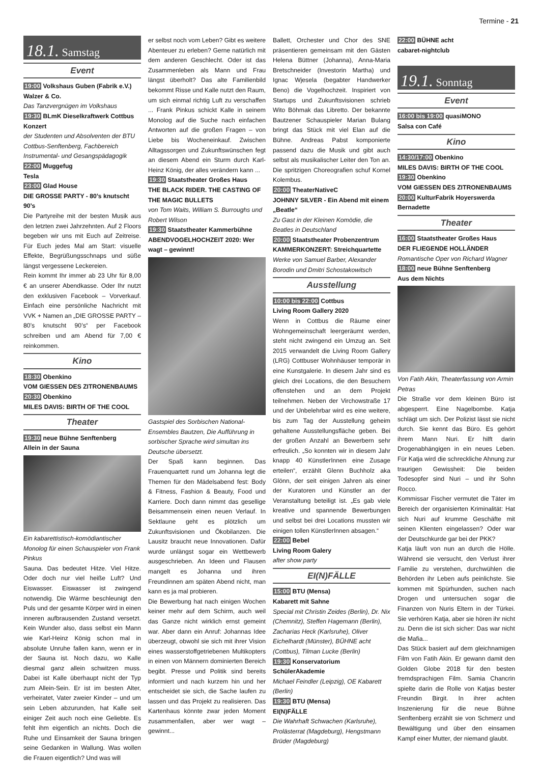Termine - 21
18.1. Samstag
Event
19:00 Volkshaus Guben (Fabrik e.V.)
Walzer & Co.
Das Tanzvergnügen im Volkshaus
19:30 BLmK Dieselkraftwerk Cottbus
Konzert
der Studenten und Absolventen der BTU Cottbus-Senftenberg, Fachbereich Instrumental- und Gesangspädagogik
22:00 Muggefug
Tesla
23:00 Glad House
DIE GROSSE PARTY - 80’s knutscht 90’s
Die Partyreihe mit der besten Musik aus den letzten zwei Jahrzehnten. Auf 2 Floors begeben wir uns mit Euch auf Zeitreise. Für Euch jedes Mal am Start: visuelle Effekte, Begrüßungsschnaps und süße längst vergessene Leckereien.
Rein kommt Ihr immer ab 23 Uhr für 8,00 € an unserer Abendkasse. Oder Ihr nutzt den exklusiven Facebook – Vorverkauf. Einfach eine persönliche Nachricht mit VVK + Namen an „DIE GROSSE PARTY – 80’s knutscht 90’s“ per Facebook schreiben und am Abend für 7,00 € reinkommen.
Kino
18:30 Obenkino
VOM GIESSEN DES ZITRONENBAUMS
20:30 Obenkino
MILES DAVIS: BIRTH OF THE COOL
Theater
19:30 neue Bühne Senftenberg
Allein in der Sauna
Ein kabarettistisch-komödiantischer Monolog für einen Schauspieler von Frank Pinkus
Sauna. Das bedeutet Hitze. Viel Hitze. Oder doch nur viel heiße Luft? Und Eiswasser. Eiswasser ist zwingend notwendig. Die Wärme beschleunigt den Puls und der gesamte Körper wird in einen inneren aufbrausenden Zustand versetzt. Kein Wunder also, dass selbst ein Mann wie Karl-Heinz König schon mal in absolute Unruhe fallen kann, wenn er in der Sauna ist. Noch dazu, wo Kalle diesmal ganz allein schwitzen muss. Dabei ist Kalle überhaupt nicht der Typ zum Allein-Sein. Er ist im besten Alter, verheiratet, Vater zweier Kinder – und um sein Leben abzurunden, hat Kalle seit einiger Zeit auch noch eine Geliebte. Es fehlt ihm eigentlich an nichts. Doch die Ruhe und Einsamkeit der Sauna bringen seine Gedanken in Wallung. Was wollen die Frauen eigentlich? Und was will
er selbst noch vom Leben? Gibt es weitere Abenteuer zu erleben? Gerne natürlich mit dem anderen Geschlecht. Oder ist das Zusammenleben als Mann und Frau längst überholt? Das alte Familienbild bekommt Risse und Kalle nutzt den Raum, um sich einmal richtig Luft zu verschaffen ... Frank Pinkus schickt Kalle in seinem Monolog auf die Suche nach einfachen Antworten auf die großen Fragen – von Liebe bis Wocheneinkauf. Zwischen Alltagssorgen und Zukunftswünschen fegt an diesem Abend ein Sturm durch Karl-Heinz König, der alles verändern kann ...
19:30 Staatstheater Großes Haus
THE BLACK RIDER. THE CASTING OF THE MAGIC BULLETS
von Tom Waits, William S. Burroughs und Robert Wilson
19:30 Staatstheater Kammerbühne
ABENDVOGELHOCHZEIT 2020: Wer wagt – gewinnt!
Gastspiel des Sorbischen National-Ensembles Bautzen, Die Aufführung in sorbischer Sprache wird simultan ins Deutsche übersetzt.
Der Spaß kann beginnen. Das Frauenquartett rund um Johanna legt die Themen für den Mädelsabend fest: Body & Fitness, Fashion & Beauty, Food und Karriere. Doch dann nimmt das gesellige Beisammensein einen neuen Verlauf. In Sektlaune geht es plötzlich um Zukunftsvisionen und Ökobilanzen. Die Lausitz braucht neue Innovationen. Dafür wurde unlängst sogar ein Wettbewerb ausgeschrieben. An Ideen und Flausen mangelt es Johanna und ihren Freundinnen am späten Abend nicht, man kann es ja mal probieren.
Die Bewerbung hat nach einigen Wochen keiner mehr auf dem Schirm, auch weil das Ganze nicht wirklich ernst gemeint war. Aber dann ein Anruf: Johannas Idee überzeugt, obwohl sie sich mit ihrer Vision eines wasserstoffgetriebenen Multikopters in einen von Männern dominierten Bereich begibt. Presse und Politik sind bereits informiert und nach kurzem hin und her entscheidet sie sich, die Sache laufen zu lassen und das Projekt zu realisieren. Das Kartenhaus könnte zwar jeden Moment zusammenfallen, aber wer wagt – gewinnt...
Ballett, Orchester und Chor des SNE präsentieren gemeinsam mit den Gästen Helena Büttner (Johanna), Anna-Maria Bretschneider (Investorin Martha) und Ignac Wjesela (begabter Handwerker Beno) die Vogelhochzeit. Inspiriert von Startups und Zukunftsvisionen schrieb Wito Böhmak das Libretto. Der bekannte Bautzener Schauspieler Marian Bulang bringt das Stück mit viel Elan auf die Bühne. Andreas Pabst komponierte passend dazu die Musik und gibt auch selbst als musikalischer Leiter den Ton an. Die spritzigen Choreografien schuf Kornel Kolembus.
20:00 TheaterNativeC
JOHNNY SILVER - Ein Abend mit einem „Beatle“
Zu Gast in der Kleinen Komödie, die Beatles in Deutschland
20:00 Staatstheater Probenzentrum
KAMMERKONZERT: Streichquartette
Werke von Samuel Barber, Alexander Borodin und Dmitri Schostakowitsch
Ausstellung
10:00 bis 22:00 Cottbus
Living Room Gallery 2020
Wenn in Cottbus die Räume einer Wohngemeinschaft leergeräumt werden, steht nicht zwingend ein Umzug an. Seit 2015 verwandelt die Living Room Gallery (LRG) Cottbuser Wohnhäuser temporär in eine Kunstgalerie. In diesem Jahr sind es gleich drei Locations, die den Besuchern offenstehen und an dem Projekt teilnehmen. Neben der Virchowstraße 17 und der Unbelehrbar wird es eine weitere, bis zum Tag der Ausstellung geheim gehaltene Ausstellungsfläche geben. Bei der großen Anzahl an Bewerbern sehr erfreulich. „So konnten wir in diesem Jahr knapp 40 KünstlerInnen eine Zusage erteilen“, erzählt Glenn Buchholz aka Glönn, der seit einigen Jahren als einer der Kuratoren und Künstler an der Veranstaltung beteiligt ist. „Es gab viele kreative und spannende Bewerbungen und selbst bei drei Locations mussten wir einigen tollen KünstlerInnen absagen.“
22:00 Bebel
Living Room Galery
after show party
EI(N)FÄLLE
15:00 BTU (Mensa)
Kabarett mit Sahne
Special mit Christin Zeides (Berlin), Dr. Nix (Chemnitz), Steffen Hagemann (Berlin), Zacharias Heck (Karlsruhe), Oliver Eichelhardt (Münster), BÜHNE acht (Cottbus), Tilman Lucke (Berlin)
19:30 Konservatorium
SchülerAkademie
Michael Feindler (Leipzig), OE Kabarett (Berlin)
19:30 BTU (Mensa)
EI(N)FÄLLE
Die Wahrhaft Schwachen (Karlsruhe), Prolästerrat (Magdeburg), Hengstmann Brüder (Magdeburg)
22:00 BÜHNE acht
cabaret-nightclub
19.1. Sonntag
Event
16:00 bis 19:00 quasiMONO
Salsa con Café
Kino
14:30/17:00 Obenkino
MILES DAVIS: BIRTH OF THE COOL
19:30 Obenkino
VOM GIESSEN DES ZITRONENBAUMS
20:00 KulturFabrik Hoyerswerda
Bernadette
Theater
16:00 Staatstheater Großes Haus
DER FLIEGENDE HOLLÄNDER
Romantische Oper von Richard Wagner
18:00 neue Bühne Senftenberg
Aus dem Nichts
Von Fatih Akin, Theaterfassung von Armin Petras
Die Straße vor dem kleinen Büro ist abgesperrt. Eine Nagelbombe. Katja schlägt um sich. Der Polizist lässt sie nicht durch. Sie kennt das Büro. Es gehört ihrem Mann Nuri. Er hilft darin Drogenabhängigen in ein neues Leben. Für Katja wird die schreckliche Ahnung zur traurigen Gewissheit: Die beiden Todesopfer sind Nuri – und ihr Sohn Rocco.
Kommissar Fischer vermutet die Täter im Bereich der organisierten Kriminalität: Hat sich Nuri auf krumme Geschäfte mit seinen Klienten eingelassen? Oder war der Deutschkurde gar bei der PKK?
Katja läuft von nun an durch die Hölle. Während sie versucht, den Verlust ihrer Familie zu verstehen, durchwühlen die Behörden ihr Leben aufs peinlichste. Sie kommen mit Spürhunden, suchen nach Drogen und untersuchen sogar die Finanzen von Nuris Eltern in der Türkei. Sie verhören Katja, aber sie hören ihr nicht zu. Denn die ist sich sicher: Das war nicht die Mafia...
Das Stück basiert auf dem gleichnamigen Film von Fatih Akin. Er gewann damit den Golden Globe 2018 für den besten fremdsprachigen Film. Samia Chancrin spielte darin die Rolle von Katjas bester Freundin Birgit. In ihrer achten Inszenierung für die neue Bühne Senftenberg erzählt sie von Schmerz und Bewältigung und über den einsamen Kampf einer Mutter, der niemand glaubt.